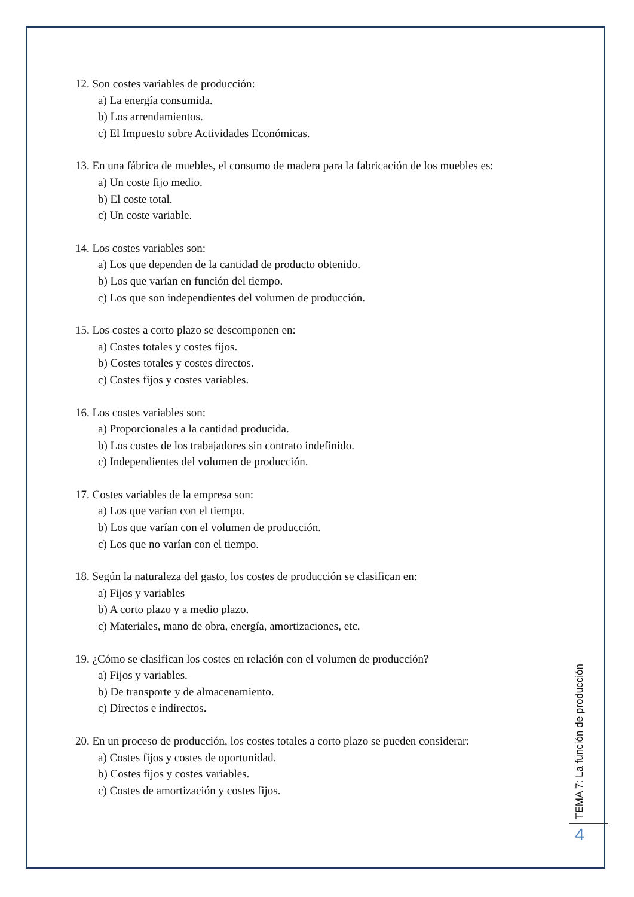12. Son costes variables de producción:
a) La energía consumida.
b) Los arrendamientos.
c) El Impuesto sobre Actividades Económicas.
13. En una fábrica de muebles, el consumo de madera para la fabricación de los muebles es:
a) Un coste fijo medio.
b) El coste total.
c) Un coste variable.
14. Los costes variables son:
a) Los que dependen de la cantidad de producto obtenido.
b) Los que varían en función del tiempo.
c) Los que son independientes del volumen de producción.
15. Los costes a corto plazo se descomponen en:
a) Costes totales y costes fijos.
b) Costes totales y costes directos.
c) Costes fijos y costes variables.
16. Los costes variables son:
a) Proporcionales a la cantidad producida.
b) Los costes de los trabajadores sin contrato indefinido.
c) Independientes del volumen de producción.
17. Costes variables de la empresa son:
a) Los que varían con el tiempo.
b) Los que varían con el volumen de producción.
c) Los que no varían con el tiempo.
18. Según la naturaleza del gasto, los costes de producción se clasifican en:
a) Fijos y variables
b) A corto plazo y a medio plazo.
c) Materiales, mano de obra, energía, amortizaciones, etc.
19. ¿Cómo se clasifican los costes en relación con el volumen de producción?
a) Fijos y variables.
b) De transporte y de almacenamiento.
c) Directos e indirectos.
20. En un proceso de producción, los costes totales a corto plazo se pueden considerar:
a) Costes fijos y costes de oportunidad.
b) Costes fijos y costes variables.
c) Costes de amortización y costes fijos.
TEMA 7: La función de producción
4